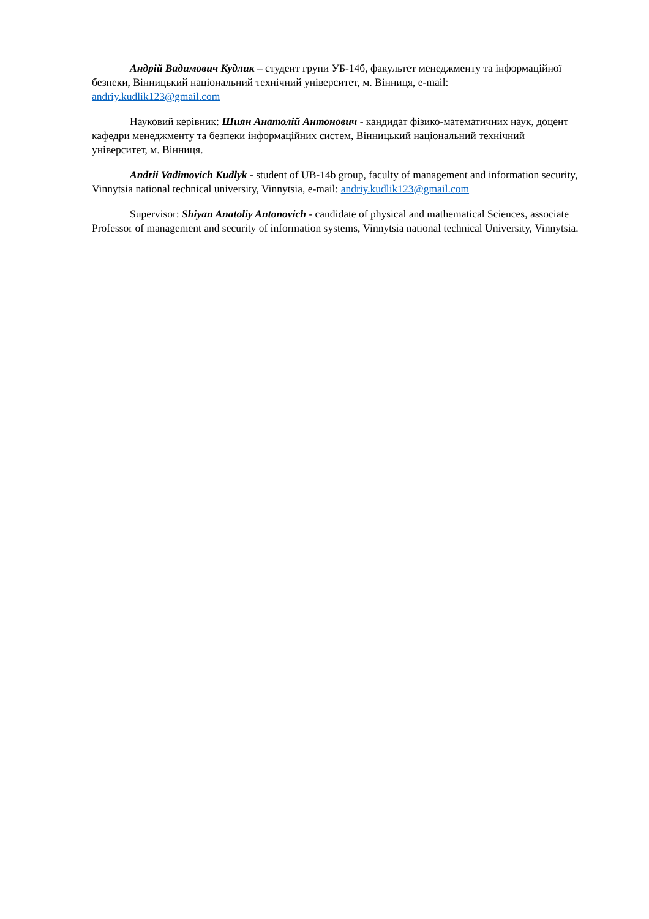Андрій Вадимович Кудлик – студент групи УБ-14б, факультет менеджменту та інформаційної безпеки, Вінницький національний технічний університет, м. Вінниця, e-mail: andriy.kudlik123@gmail.com
Науковий керівник: Шиян Анатолій Антонович - кандидат фізико-математичних наук, доцент кафедри менеджменту та безпеки інформаційних систем, Вінницький національний технічний університет, м. Вінниця.
Andrii Vadimovich Kudlyk - student of UB-14b group, faculty of management and information security, Vinnytsia national technical university, Vinnytsia, e-mail: andriy.kudlik123@gmail.com
Supervisor: Shiyan Anatoliy Antonovich - candidate of physical and mathematical Sciences, associate Professor of management and security of information systems, Vinnytsia national technical University, Vinnytsia.